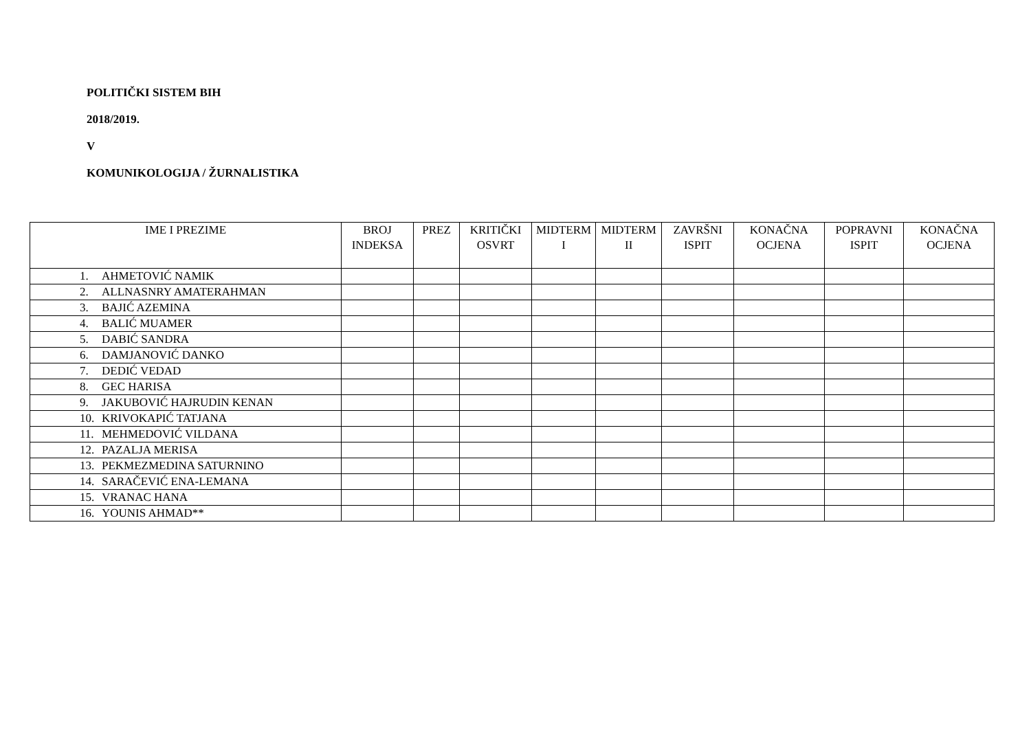POLITIČKI SISTEM BIH
2018/2019.
V
KOMUNIKOLOGIJA / ŽURNALISTIKA
| IME I PREZIME | BROJ INDEKSA | PREZ | KRITIČKI OSVRT | MIDTERM I | MIDTERM II | ZAVRŠNI ISPIT | KONAČNA OCJENA | POPRAVNI ISPIT | KONAČNA OCJENA |
| --- | --- | --- | --- | --- | --- | --- | --- | --- | --- |
| 1. AHMETOVIĆ NAMIK | | | | | | | | | |
| 2. ALLNASNRY AMATERAHMAN | | | | | | | | | |
| 3. BAJIĆ AZEMINA | | | | | | | | | |
| 4. BALIĆ MUAMER | | | | | | | | | |
| 5. DABIĆ SANDRA | | | | | | | | | |
| 6. DAMJANOVIĆ DANKO | | | | | | | | | |
| 7. DEDIĆ VEDAD | | | | | | | | | |
| 8. GEC HARISA | | | | | | | | | |
| 9. JAKUBOVIĆ HAJRUDIN KENAN | | | | | | | | | |
| 10. KRIVOKAPIĆ TATJANA | | | | | | | | | |
| 11. MEHMEDOVIĆ VILDANA | | | | | | | | | |
| 12. PAZALJA MERISA | | | | | | | | | |
| 13. PEKMEZMEDINA SATURNINO | | | | | | | | | |
| 14. SARAČEVIĆ ENA-LEMANA | | | | | | | | | |
| 15. VRANAC HANA | | | | | | | | | |
| 16. YOUNIS AHMAD** | | | | | | | | | |